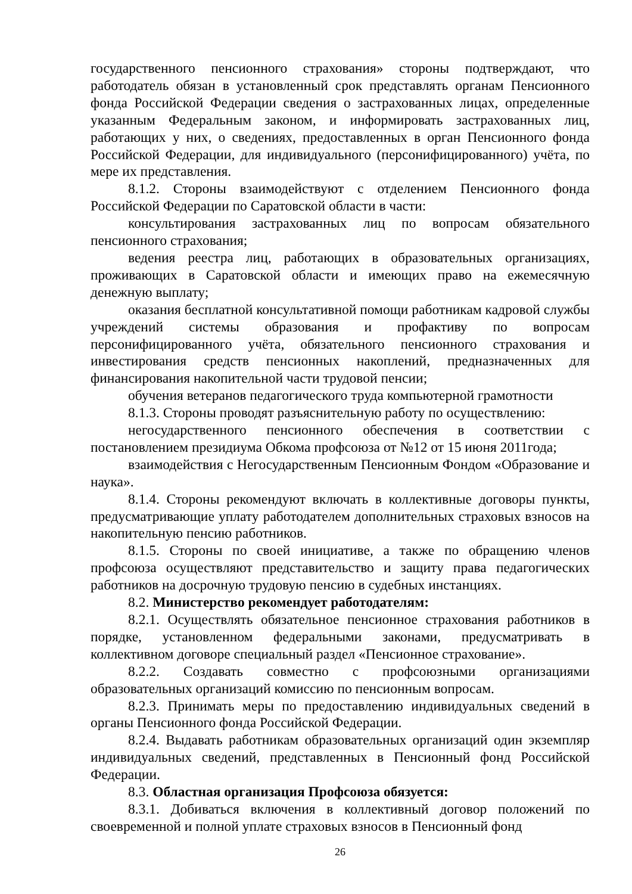государственного пенсионного страхования» стороны подтверждают, что работодатель обязан в установленный срок представлять органам Пенсионного фонда Российской Федерации сведения о застрахованных лицах, определенные указанным Федеральным законом, и информировать застрахованных лиц, работающих у них, о сведениях, предоставленных в орган Пенсионного фонда Российской Федерации, для индивидуального (персонифицированного) учёта, по мере их представления.
8.1.2. Стороны взаимодействуют с отделением Пенсионного фонда Российской Федерации по Саратовской области в части:
консультирования застрахованных лиц по вопросам обязательного пенсионного страхования;
ведения реестра лиц, работающих в образовательных организациях, проживающих в Саратовской области и имеющих право на ежемесячную денежную выплату;
оказания бесплатной консультативной помощи работникам кадровой службы учреждений системы образования и профактиву по вопросам персонифицированного учёта, обязательного пенсионного страхования и инвестирования средств пенсионных накоплений, предназначенных для финансирования накопительной части трудовой пенсии;
обучения ветеранов педагогического труда компьютерной грамотности
8.1.3. Стороны проводят разъяснительную работу по осуществлению:
негосударственного пенсионного обеспечения в соответствии с постановлением президиума Обкома профсоюза от №12 от 15 июня 2011года;
взаимодействия с Негосударственным Пенсионным Фондом «Образование и наука».
8.1.4. Стороны рекомендуют включать в коллективные договоры пункты, предусматривающие уплату работодателем дополнительных страховых взносов на накопительную пенсию работников.
8.1.5. Стороны по своей инициативе, а также по обращению членов профсоюза осуществляют представительство и защиту права педагогических работников на досрочную трудовую пенсию в судебных инстанциях.
8.2. Министерство рекомендует работодателям:
8.2.1. Осуществлять обязательное пенсионное страхования работников в порядке, установленном федеральными законами, предусматривать в коллективном договоре специальный раздел «Пенсионное страхование».
8.2.2. Создавать совместно с профсоюзными организациями образовательных организаций комиссию по пенсионным вопросам.
8.2.3. Принимать меры по предоставлению индивидуальных сведений в органы Пенсионного фонда Российской Федерации.
8.2.4. Выдавать работникам образовательных организаций один экземпляр индивидуальных сведений, представленных в Пенсионный фонд Российской Федерации.
8.3. Областная организация Профсоюза обязуется:
8.3.1. Добиваться включения в коллективный договор положений по своевременной и полной уплате страховых взносов в Пенсионный фонд
26